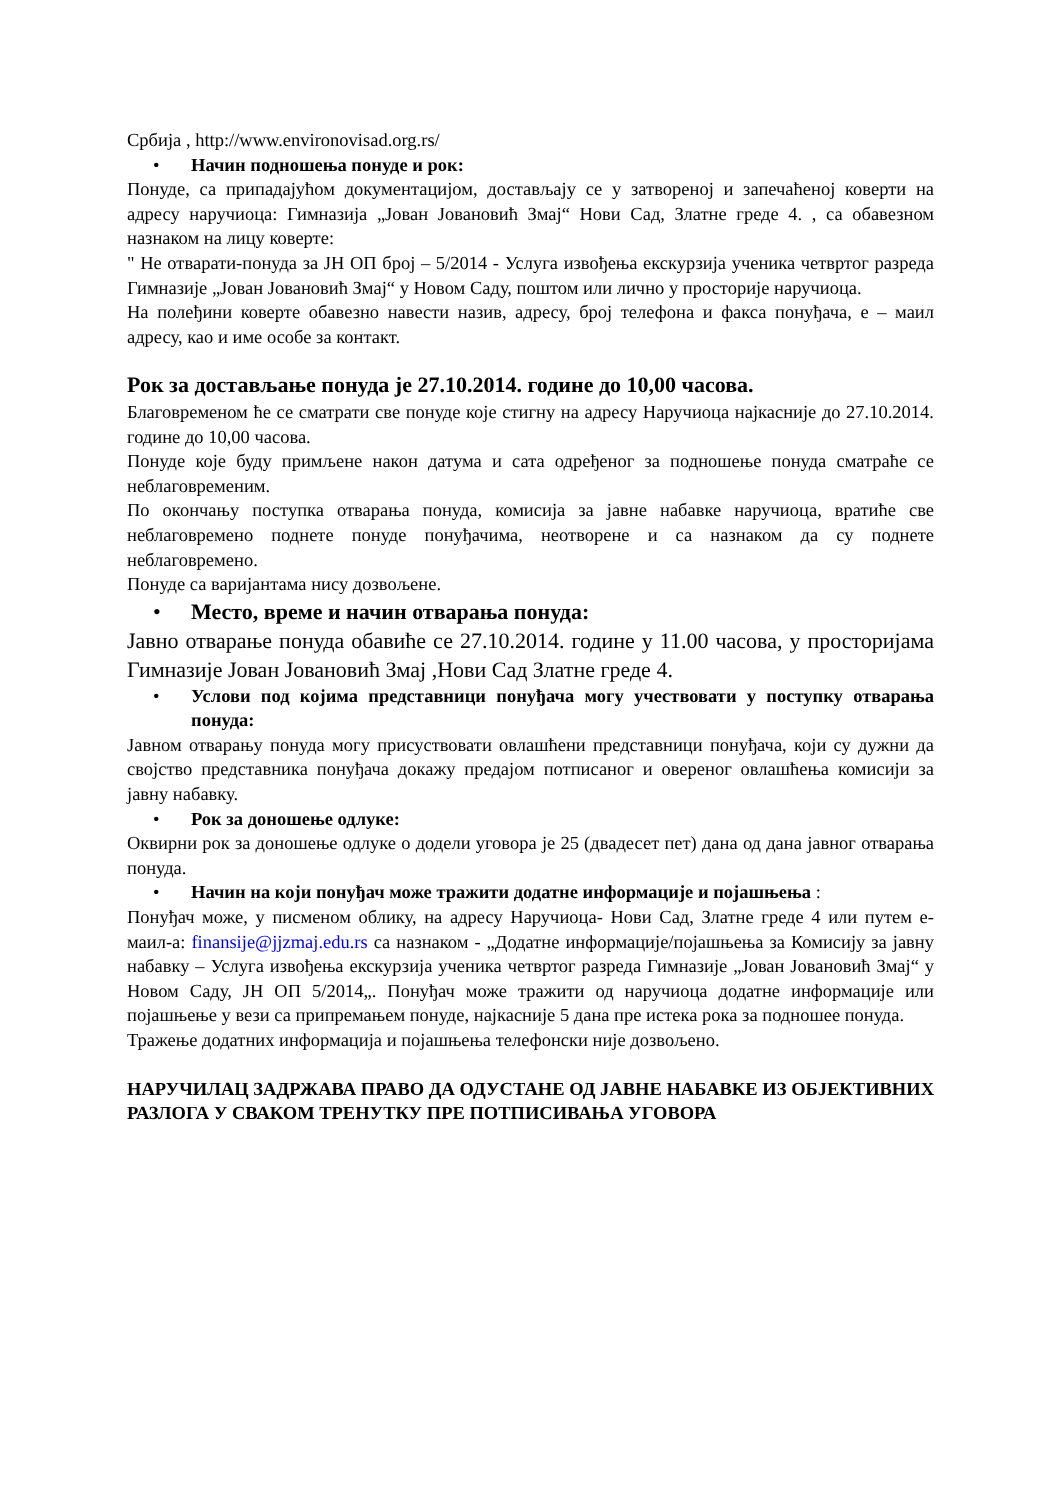Србија , http://www.environovisad.org.rs/
• Начин подношења понуде и рок:
Понуде, са припадајућом документацијом, достављају се у затвореној и запечаћеној коверти на адресу наручиоца: Гимназија „Јован Јовановић Змај“ Нови Сад, Златне греде 4. , са обавезном назнаком на лицу коверте:
" Не отварати-понуда за ЈН ОП број – 5/2014 - Услуга извођења екскурзија ученика четвртог разреда Гимназије „Јован Јовановић Змај“ у Новом Саду, поштом или лично у просторије наручиоца.
На полеђини коверте обавезно навести назив, адресу, број телефона и факса понуђача, е – маил адресу, као и име особе за контакт.
Рок за достављање понуда је 27.10.2014. године до 10,00 часова.
Благовременом ће се сматрати све понуде које стигну на адресу Наручиоца најкасније до 27.10.2014. године до 10,00 часова.
Понуде које буду примљене након датума и сата одређеног за подношење понуда сматраће се неблаговременим.
По окончању поступка отварања понуда, комисија за јавне набавке наручиоца, вратиће све неблаговремено поднете понуде понуђачима, неотворене и са назнаком да су поднете неблаговремено.
Понуде са варијантама нису дозвољене.
• Место, време и начин отварања понуда:
Јавно отварање понуда обавиће се 27.10.2014. године у 11.00 часова, у просторијама Гимназије Јован Јовановић Змај ,Нови Сад Златне греде 4.
• Услови под којима представници понуђача могу учествовати у поступку отварања понуда:
Јавном отварању понуда могу присуствовати овлашћени представници понуђача, који су дужни да својство представника понуђача докажу предајом потписаног и овереног овлашћења комисији за јавну набавку.
• Рок за доношење одлуке:
Оквирни рок за доношење одлуке о додели уговора је 25 (двадесет пет) дана од дана јавног отварања понуда.
• Начин на који понуђач може тражити додатне информације и појашњења :
Понуђач може, у писменом облику, на адресу Наручиоца- Нови Сад, Златне греде 4 или путем е-маил-а: finansije@jjzmaj.edu.rs са назнаком - „Додатне информације/појашњења за Комисију за јавну набавку – Услуга извођења екскурзија ученика четвртог разреда Гимназије „Јован Јовановић Змај“ у Новом Саду, ЈН ОП 5/2014„. Понуђач може тражити од наручиоца додатне информације или појашњење у вези са припремањем понуде, најкасније 5 дана пре истека рока за подношее понуда.
Тражење додатних информација и појашњења телефонски није дозвољено.
НАРУЧИЛАЦ ЗАДРЖАВА ПРАВО ДА ОДУСТАНЕ ОД ЈАВНЕ НАБАВКЕ ИЗ ОБЈЕКТИВНИХ РАЗЛОГА У СВАКОМ ТРЕНУТКУ ПРЕ ПОТПИСИВАЊА УГОВОРА